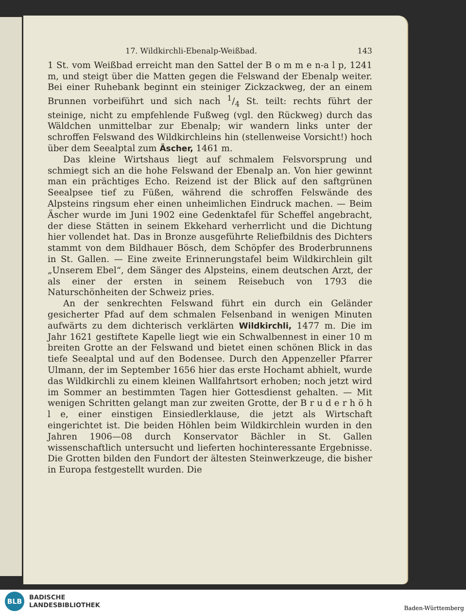17. Wildkirchli-Ebenalp-Weißbad. 143
1 St. vom Weißbad erreicht man den Sattel der B o m m e n-a l p, 1241 m, und steigt über die Matten gegen die Felswand der Ebenalp weiter. Bei einer Ruhebank beginnt ein steiniger Zickzackweg, der an einem Brunnen vorbeiführt und sich nach 1/4 St. teilt: rechts führt der steinige, nicht zu empfehlende Fußweg (vgl. den Rückweg) durch das Wäldchen unmittelbar zur Ebenalp; wir wandern links unter der schroffen Felswand des Wildkirchleins hin (stellenweise Vorsicht!) hoch über dem Seealptal zum Äscher, 1461 m.
Das kleine Wirtshaus liegt auf schmalem Felsvorsprung und schmiegt sich an die hohe Felswand der Ebenalp an. Von hier gewinnt man ein prächtiges Echo. Reizend ist der Blick auf den saftgrünen Seealpsee tief zu Füßen, während die schroffen Felswände des Alpsteins ringsum eher einen unheimlichen Eindruck machen. — Beim Äscher wurde im Juni 1902 eine Gedenktafel für Scheffel angebracht, der diese Stätten in seinem Ekkehard verherrlicht und die Dichtung hier vollendet hat. Das in Bronze ausgeführte Reliefbildnis des Dichters stammt von dem Bildhauer Bösch, dem Schöpfer des Broderbrunnens in St. Gallen. — Eine zweite Erinnerungstafel beim Wildkirchlein gilt „Unserem Ebel“, dem Sänger des Alpsteins, einem deutschen Arzt, der als einer der ersten in seinem Reisebuch von 1793 die Naturschönheiten der Schweiz pries.
An der senkrechten Felswand führt ein durch ein Geländer gesicherter Pfad auf dem schmalen Felsenband in wenigen Minuten aufwärts zu dem dichterisch verklärten Wildkirchli, 1477 m. Die im Jahr 1621 gestiftete Kapelle liegt wie ein Schwalbennest in einer 10 m breiten Grotte an der Felswand und bietet einen schönen Blick in das tiefe Seealptal und auf den Bodensee. Durch den Appenzeller Pfarrer Ulmann, der im September 1656 hier das erste Hochamt abhielt, wurde das Wildkirchli zu einem kleinen Wallfahrtsort erhoben; noch jetzt wird im Sommer an bestimmten Tagen hier Gottesdienst gehalten. — Mit wenigen Schritten gelangt man zur zweiten Grotte, der B r u d e r h ö h l e, einer einstigen Einsiedlerklause, die jetzt als Wirtschaft eingerichtet ist. Die beiden Höhlen beim Wildkirchlein wurden in den Jahren 1906—08 durch Konservator Bächler in St. Gallen wissenschaftlich untersucht und lieferten hochinteressante Ergebnisse. Die Grotten bilden den Fundort der ältesten Steinwerkzeuge, die bisher in Europa festgestellt wurden. Die
BLB
BADISCHE
LANDESBIBLIOTHEK
Baden-Württemberg